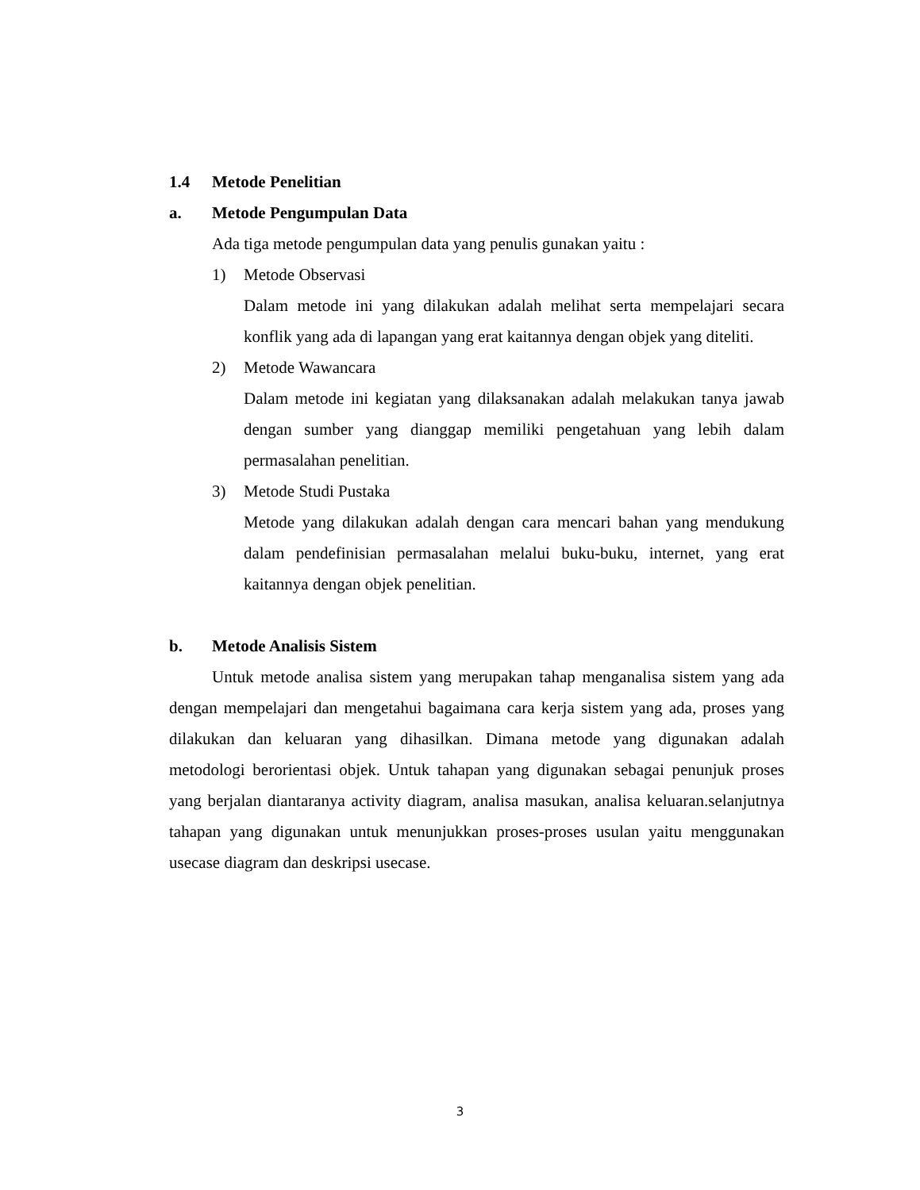1.4 Metode Penelitian
a. Metode Pengumpulan Data
Ada tiga metode pengumpulan data yang penulis gunakan yaitu :
1) Metode Observasi
Dalam metode ini yang dilakukan adalah melihat serta mempelajari secara konflik yang ada di lapangan yang erat kaitannya dengan objek yang diteliti.
2) Metode Wawancara
Dalam metode ini kegiatan yang dilaksanakan adalah melakukan tanya jawab dengan sumber yang dianggap memiliki pengetahuan yang lebih dalam permasalahan penelitian.
3) Metode Studi Pustaka
Metode yang dilakukan adalah dengan cara mencari bahan yang mendukung dalam pendefinisian permasalahan melalui buku-buku, internet, yang erat kaitannya dengan objek penelitian.
b. Metode Analisis Sistem
Untuk metode analisa sistem yang merupakan tahap menganalisa sistem yang ada dengan mempelajari dan mengetahui bagaimana cara kerja sistem yang ada, proses yang dilakukan dan keluaran yang dihasilkan. Dimana metode yang digunakan adalah metodologi berorientasi objek. Untuk tahapan yang digunakan sebagai penunjuk proses yang berjalan diantaranya activity diagram, analisa masukan, analisa keluaran.selanjutnya tahapan yang digunakan untuk menunjukkan proses-proses usulan yaitu menggunakan usecase diagram dan deskripsi usecase.
3